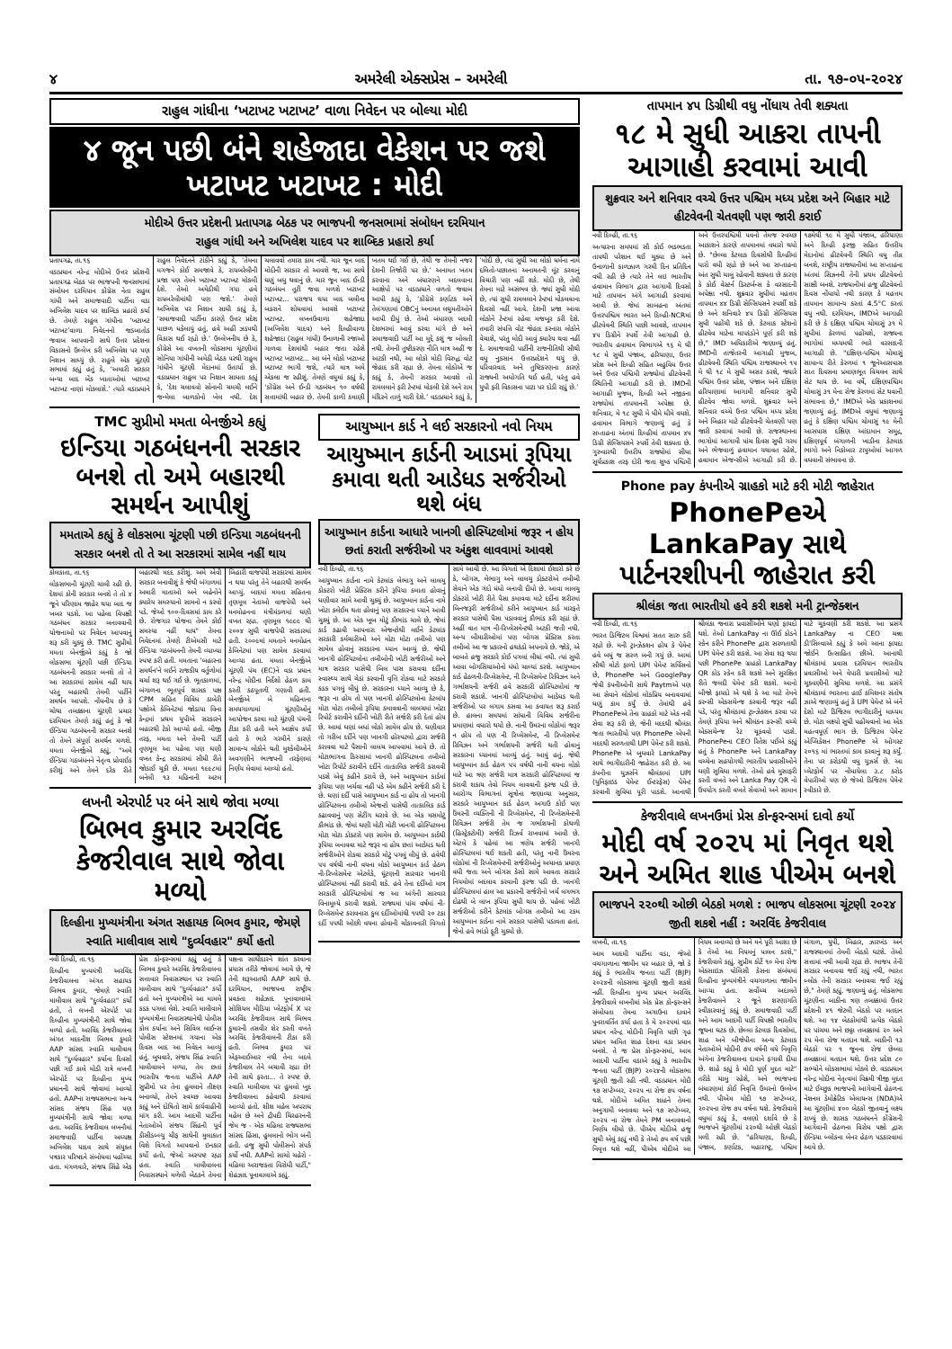૪ અમરેલી એક્સપ્રેસ – અમરેલી તા. ૧૭-૦૫-૨૦૨૪
રાહુલ ગાંધીના ‘ખટાખટ ખટાખટ’ વાળા નિવેદન પર બોલ્યા મોદી
૪ જૂન પછી બંને શહેજાદા વેકેશન પર જશે ખટાખટ ખટાખટ : મોદી
મોદીએ ઉત્તર પ્રદેશની પ્રતાપગઢ બેઠક પર ભાજપની જનસભામાં સંબોધન દરમિયાન
રાહુલ ગાંધી અને અખિલેશ યાદવ પર શાબ્દિક પ્રહારો કર્યા
પ્રતાપગઢ, તા.૧૬
વડાપ્રધાન નરેન્દ્ર મોદીએ ઉત્તર પ્રદેશની પ્રતાપગઢ બેઠક પર ભાજપની જનસભામાં સંબોધન દરમિયાન કોંગ્રેસ નેતા રાહુલ ગાંધી અને સમાજવાદી પાર્ટીના વડા અખિલેશ યાદવ પર શાબ્દિક પ્રહારો કર્યા છે. તેમણે રાહુલ ગાંધીના ‘ખટાખટ ખટાખટ’વાળા નિવેદનનો જડબાતોડ જવાબ આપવાની સાથે ઉત્તર પ્રદેશના વિકાસનો ઉલ્લેખ કરી અખિલેશ પર પણ નિશાન સાધ્યું છે. રાહુલે એક ચૂંટણી સભામાં કહ્યું હતું કે, ‘અમારી સરકાર બન્યા બાદ બેંક ખાતાઓમાં ખટાખટ ખટાખટ નાણાં મોકલાશે.’ ત્યારે વડાપ્રધાને રાહુલ નિવેદનને ટાંકીને કહ્યું કે, ‘તેમના મગજને કોઈ સમજાવે કે, રાયબરેલીની પ્રજા પણ તેમને ખટાખટ ખટાખટ મોકલી દેશે. તેઓ અમેઠીથી ગયા હવે રાયબરેલીમાંથી પણ જશે.’ તેમણે અખિલેશ પર નિશાન સાધી કહ્યું કે, ‘સમાજવાદી પાર્ટીના કારણે ઉત્તર પ્રદેશ પાછળ ધકેલાયું હતું, હવે અહીં ઝડપથી વિકાસ થઈ રહ્યો છે.’ ઉલ્લેખનીય છે કે, કોંગ્રેસે આ વખતની લોકસભા ચૂંટણીમાં સોનિયા ગાંધીની અમેઠી બેઠક પરથી રાહુલ ગાંધીને ચૂંટણી મેદાનમાં ઉતાર્યા છે. વડાપ્રધાન રાહુલ પર નિશાન સાધતા કહ્યું કે, ‘દેશ ચલાવવો સોનાની ચમચી લઈને જન્મેલા બાળકોનો ખેલ નથી. દેશ ચલાવવો તમારા કામ નથી. ચાર જૂન બાદ મોદીની સરકાર તો આવશે જ, આ સાથે ઘણું બધુ થવાનું છે. ચાર જૂન બાદ ઈન્ડી ગઠબંધન તૂટી જવા મળશે ખટાખટ ખટાખટ... પરાજય થયા બાદ બલીના બકરાને શોધવામાં આવશે ખટાખટ ખટાખટ. લખનઉવાળા શહેજાદા (અખિલેશ યાદવ) અને દિલ્હીવાળા શહેજાદા (રાહુલ ગાંધી) ઉનાળાની રજાઓ ગાળવા દેશમાંથી બહાર જતા રહેશે ખટાખટ ખટાખટ... આ બંને લોકો ખટાખટ ખટાખટ ભાગી જશે, ત્યારે માત્ર અમે એકલા જ રહીશું. તેમણે વધુમાં કહ્યું કે, ‘કોંગ્રેસ અને ઈન્ડી ગઠબંધન ૧૦ વર્ષથી સત્તામાંથી બહાર છે. તેમની કાળી કમાણી ખતમ થઈ ગઈ છે, તેથી જ તેમની નજર દેશની તિજોરી પર છે.’ અનામત ખતમ કરવાના અને બંધારણને બદલવાના આક્ષેપો પર વડાપ્રધાને વળતો જવાબ આપી કહ્યું કે, ‘કોંગ્રેસે કર્ણાટક અને તેલંગણામાં OBCનું અનામત લઘુમતીઓને આપી દીધું છે. તેઓ બંધારણ બદલી દેશભરમાં આવું કરવા માંગે છે અને સમાજવાદી પાર્ટી આ મુદ્દે કશું જ બોલતી નથી. તેમની તુષ્ટીકરણ નીતિ માત્ર અહીં જ અટકી નથી, આ લોકો મોદી વિરુદ્ધ વોટ જેહાદ કરી રહ્યા છે. તેમના લોકોએ જ કહ્યું કે, તેમની સરકાર આવશે તો રામલલાને ફરી ટેન્ટમાં મોકલી દેશે અને રામ મંદિરને તાળું મારી દેશે.’ વડાપ્રધાને કહ્યું કે, ‘મોદી છે, ત્યાં સુધી આ લોકો ધર્મના નામે દલિતો-પછાતના અનામતની લૂંટ કરવાનું વિચારી પણ નહીં શકે. મોદી છે, તેથી તેમના માટે અસંભવ છે. જ્યાં સુધી મોદી છે, ત્યાં સુધી રામલલાને ટેન્ટમાં મોકલવાના દિવસો નહીં આવે. દેશની પ્રજા આવા લોકોને ટેન્ટમાં રહેવા મજબૂર કરી દેશે. તમારી સંપત્તિ વોટ જેહાદ કરનારા લોકોને વેચાશે, પરંતુ મોદી આવું ક્યારેય થવા નહીં દે. સમાજવાદી પાર્ટીની રાજનીતિથી સૌથી વધુ નુકસાન ઉત્તરપ્રદેશને થયું છે. પરિવારવાદ અને તુષ્ટિકરણના કારણે રાજ્યની અધોગતિ થઈ હતી, પરંતુ હવે યુપી ફરી વિકાસના પાટા પર દોડી રહ્યું છે.’
TMC સુપ્રીમો મમતા બેનર્જીએ કહ્યું
ઇન્ડિયા ગઠબંધનની સરકાર બનશે તો અમે બહારથી સમર્થન આપીશું
મમતાએ કહ્યું કે લોકસભા ચૂંટણી પછી ઇન્ડિયા ગઠબંધનની સરકાર બનશે તો તે આ સરકારમાં સામેલ નહીં થાય
કોલકાતા, તા.૧૬
લોકસભાની ચૂંટણી ચાલી રહી છે. દેશમાં કોની સરકાર બનશે તે તો ૪ જૂને પરિણામ જાહેર થયા બાદ જ ખબર પડશે. આ પહેલા વિપક્ષી ગઠબંધન સરકાર બનાવવાની યોજનાઓ પર નિવેદન આપવાનું શરૂ કરી ચુક્યું છે. TMC સુપ્રીમો મમતા બેનર્જીએ કહ્યું કે જો લોકસભા ચૂંટણી પછી ઈન્ડિયા ગઠબંધનની સરકાર બનશે તો તે આ સરકારમાં સામેલ નહીં થાય પરંતુ બહારથી તેમની પાર્ટીને સમર્થન આપશે. નોંધનીય છે કે ચોથા તબક્કાના ચૂંટણી પ્રચાર દરમિયાન તેમણે કહ્યું હતું કે જો ઈન્ડિયા ગઠબંધનની સરકાર બનશે તો તેમને સંપૂર્ણ સમર્થન મળશે. મમતા બેનર્જીએ કહ્યું, "અમે ઈન્ડિયા ગઠબંધનને નેતૃત્વ પ્રોવાઈડ કરીશું અને તેમને દરેક રીતે બહારથી મદદ કરીશું. અમે એવી સરકાર બનાવીશું કે જેથી બંગાળમાં અમારી માતાઓ અને બહેનોને ક્યારેય સમસ્યાનો સામનો ન કરવો પડે. જેઓ ૧૦૦-દિવસમાં કામ કરે છે. રોજગાર યોજના તેમને કોઈ સમસ્યા નહીં થાય" તેમના નિવેદનમાં તેમણે ટીએમસી માટે ઈન્ડિયા ગઠબંધનની તેમની વ્યાખ્યા સ્પષ્ટ કરી હતી. મમતાના 'બહારના સમર્થન'ને લઈને રાજકીય વર્તુળોમાં ચર્ચા શરૂ થઈ ગઈ છે. ભૂતકાળમાં, બંગાળના ભૂતપૂર્વ શાસક પક્ષ CPM સહિત વિવિધ ડાબેરી પક્ષોએ કેબિનેટમાં જોડાયા વિના કેન્દ્રમાં પ્રથમ યુપીએ સરકારને બહારથી ટેકો આપ્યો હતો. બીજી તરફ, મમતા અને તેમની પાર્ટી તૃણમૂલ આ પહેલા પણ ઘણી વખત કેન્દ્ર સરકારમાં સીધી રીતે જોડાઈ ચૂકી છે. મમતા ૧૯૯૮માં બનેલી ૧૩ મહિનાની અટલ બિહારી વાજપેયી સરકારમાં સામેલ ન થયા પરંતુ તેને બહારથી સમર્થન આપ્યું. બાદમાં મમતા સહિતના તૃણમૂલ નેતાઓ વાજપેયી અને મનમોહનના મંત્રીમંડળમાં ઘણી વખત રહ્યા. તૃણમૂલ ૧૯૯૯ થી ૨૦૦૪ સુધી વાજપેયી સરકારમાં હતી. ૨૦૦૯માં મમતાને મનમોહન કેબિનેટમાં પણ સામેલ કરવામાં આવ્યા હતા. મમતા બેનર્જીએ ચૂંટણી પંચ (EC)ને વડા પ્રધાન નરેન્દ્ર મોદીના નિર્દેશો હેઠળ કામ કરતી કઠપૂતળી ગણાવી હતી. બેનર્જીએ બે મહિનાના સમયગાળામાં ચૂંટણીઓનું આયોજન કરવા માટે ચૂંટણી પંચની ટીકા કરી હતી અને આક્ષેપ કર્યો હતો કે ભારે ગરમીને કારણે સામાન્ય લોકોને થતી મુશ્કેલીઓને અવગણીને ભાજપની તરફેણમાં નિર્ણય લેવામાં આવ્યો હતો.
લખનૌ એરપોર્ટ પર બંને સાથે જોવા મળ્યા
બિભવ કુમાર અરવિંદ કેજરીવાલ સાથે જોવા મળ્યો
દિલ્હીના મુખ્યમંત્રીના અંગત સહાયક બિભવ કુમાર, જેમણે સ્વાતિ માલીવાલ સાથે "દુર્વ્યવહાર" કર્યો હતો
નવી દિલ્હી, તા.૧૬
દિલ્હીના મુખ્યમંત્રી અરવિંદ કેજરીવાલના અંગત સહાયક બિભવ કુમાર, જેમણે સ્વાતિ માલીવાલ સાથે "દુર્વ્યવહાર" કર્યો હતો, તે લખનૌ એરપોર્ટ પર દિલ્હીના મુખ્યમંત્રીની સાથે જોવા મળ્યો હતો. અરવિંદ કેજરીવાલના અંગત મદદનીશ બિભવ કુમારે AAP સાંસદ સ્વાતિ માલીવાલ સાથે "દુર્વ્યવહાર" કર્યાના દિવસો પછી ગઈ કાલે મોડી રાત્રે લખનૌ એરપોર્ટ પર દિલ્હીના મુખ્ય પ્રધાનની સાથે જોવામાં આવ્યો હતો. AAPના રાજ્યસભાના અન્ય સાંસદ સંજય સિંહ પણ મુખ્યમંત્રીની સાથે જોવા મળ્યા હતા. અરવિંદ કેજરીવાલ લખનૌમાં સમાજવાદી પાર્ટીના અધ્યક્ષ અખિલેશ યાદવ સાથે સંયુક્ત પત્રકાર પરિષદને સંબોધવા પહોંચ્યા હતા. મંગળવારે, સંજય સિંહે એક પ્રેસ કોન્ફરન્સમાં કહ્યું હતું કે બિભવ કુમારે અરવિંદ કેજરીવાલના સત્તાવાર નિવાસસ્થાન પર સ્વાતિ માલીવાલ સાથે "દુર્વ્યવહાર" કર્યો હતો અને મુખ્યમંત્રીએ આ મામલે કડક પગલાં લેશે. સ્વાતિ માલીવાલે મુખ્યમંત્રીના નિવાસસ્થાનેથી પોલીસ કોલ કર્યાના અને સિવિલ લાઈન્સ પોલીસ સ્ટેશનમાં ગયાના એક દિવસ બાદ આ નિવેદન આવ્યું હતું. બુધવારે, સંજય સિંહ સ્વાતિ માલીવાલને મળ્યા, તેમ છતાં ભારતીય જનતા પાર્ટીએ AAP સુપ્રીમો પર તેના હુમલાને તીક્ષ્ણ બનાવ્યો, તેમને સ્વચ્છ આવવા કહ્યું અને દોષિતો સામે કાર્યવાહીની માંગ કરી. આમ આદમી પાર્ટીના નેતાઓએ સંજય સિંહની પૂર્વ ડીસીડબ્લ્યુ ચીફ સાથેની મુલાકાત વિશે વિગતો આપવાનો ઇનકાર કર્યો હતો, જેઓ અસ્પષ્ટ રહ્યા હતા. સ્વાતિ માલીવાલના નિવાસસ્થાને મળેલી બેઠકને તેમના પક્ષના સાથીદારને શાંત કરવાના પ્રયાસ તરીકે જોવામાં આવે છે, જે તેની શરૂઆતથી AAP સાથે છે. દરમિયાન, ભાજપના રાષ્ટ્રીય પ્રવક્તા શહેઝાદ પૂનાવાલાએ સોશિયલ મીડિયા પ્લેટફોર્મ X પર અરવિંદ કેજરીવાલ સાથે બિભવ કુમારની તસવીર શેર કરતી વખતે અરવિંદ કેજરીવાલની ટીકા કરી હતી. બિભવ કુમાર પર એફઆઈઆર નથી તેના બદલે કેજરીવાલ તેને બચાવી રહ્યા છે! તેની સાથે ફરતા... તે સ્પષ્ટ છે. સ્વાતિ માલીવાલ પર હુમલો ખુદ કેજરીવાલના કહેવાથી કરવામાં આવ્યો હતો. શીશ મહેલ અપરાધ મહેલ છે અને દ્રૌપદી ચિરહરનની જેમ જ - એક મહિલા રાજ્યસભા સાંસદ હિંસા, હુમલાનો ભોગ બની હતી. હજુ સુધી પોલીસનો સંપર્ક કર્યો નથી. AAPનો સાચો ચહેરો - મહિલા અરાજકતા વિરોધી પાર્ટી," શેહઝાદ પૂનાવાલાએ કહ્યું.
આયુષ્માન કાર્ડ ને લઈ સરકારનો નવો નિયમ
આયુષ્માન કાર્ડની આડમાં રૂપિયા કમાવા થતી આડેધડ સર્જરીઓ થશે બંધ
આયુષ્માન કાર્ડના આધારે ખાનગી હોસ્પિટલોમાં જરૂર ન હોય છતાં કરાતી સર્જરીઓ પર અંકુશ લાવવામાં આવશે
નવી દિલ્હી, તા.૧૬
આયુષ્માન કાર્ડના નામે કેટલાંક લેભાગુ અને લાલચુ ડોક્ટરો ખોટી પ્રેક્ટિસ કરીને રૂપિયા કમાતા હોવાનું ઘણીવાર સામે આવી ચુક્યું છે. આયુષ્માન કાર્ડના નામે ખોટા ક્લેઈમ થતા હોવાનું પણ સરકારના ધ્યાને આવી ચુક્યું છે. આ એક ખૂબ મોટું કૌભાંડ ચાલે છે, જેમાં કાર્ડ કઢાવી આપનારા એજન્ટોથી લઈને કેટલાંક સરકારી કર્મચારીઓ અને મોટા મોટા તબીબો પણ સામેલ હોવાનું સરકારના ધ્યાન આવ્યું છે. જેથી ખાનગી હોસ્પિટલોના તબીબોની ખોટી સર્જરીઓ અને માત્ર સરકાર પાસેથી બિલ પાસ કરાવવા દર્દીના સ્વાસ્થ્ય સાથે ચેડાં કરવાની વૃત્તિ રોકવા માટે સરકારે કડક પગલું લીધું છે. સરકારના ધ્યાને આવ્યુ છે કે, જરૂર ના હોય તો પણ ખાનગી હોસ્પિટલોના કેટલાંય મોટા મોટા તબીબો રૂપિયા કમાવવાની લાલચમાં ખોટા રિપોર્ટ કરાવીને દર્દીની ખોટી રીતે સર્જરી કરી દેતાં હોય છે. આમાં ઘણાં બધાં લોકો સામેલ હોય છે. ઘણીવાર તો ગરીબ દર્દીને પણ ખાનગી હોસ્પટલો દ્વારા સર્જરી કરાવવા માટે પૈસાની લાલચ આપવામાં આવે છે. તો મોટાભાગના કિસ્સામાં ખાનગી હોસ્પિટલના તબીબો ખોટા રિપોર્ટ કરાવીને દર્દીને તાત્કાલિક સર્જરી કરાવવી પડશે એવું કહીને ડરાવે છે, અને આયુષ્માન કાર્ડમાં રૂપિયા પણ ખર્ચવા નહીં પડે એમ કહીને સર્જરી કરી દે છે. ઘણાં દર્દી પાસે આયુષ્માન કાર્ડ ના હોય તો ખાનગી હોસ્પિટલના તબીબો એજન્ટો પાસેથી તાત્કાલિક કાર્ડ કઢાવવાનું પણ સેટીંગ ધરાવે છે. આ એક મસમોટું કૌભાંડ છે. જેમાં ઘણી મોટી મોટી ખાનગી હોસ્પિટલના મોટા મોટા ડોક્ટરો પણ સામેલ છે. આયુષ્માન કાર્ડથી રૂપિયા બનાવવા માટે જરૂર ના હોય છતાં આડેધડ થતી સર્જરીઓને રોકવા સરકારે મોટું પગલું લીધું છે. હવેથી ૫૫ વર્ષથી નાની વયના લોકો આયુષ્માન કાર્ડ હેઠળ ની-રિપ્લેસમેન્ટ એટલેકે, ઘૂંટણની સારવાર ખાનગી હોસ્પિટલમાં નહીં કરાવી શકે. હવે તેના દર્દીઓ માત્ર સરકારી હોસ્પિટલોમાં જ આ અંગેની સારવાર વિનામૂલ્યે કરાવી શકશે. રાજ્યમાં પાંચ વર્ષમાં ની-રિપ્લેસમેન્ટ કરાવનારા કુલ દર્દીઓમાંથી ૧૫થી ૨૦ ટકા દર્દી ૫૫થી ઓછી વયના હોવાની ચોંકાવનારી વિગતો સામે આવી છે. આ વિગતો એ દિશામાં ઈશારો કરે છે કે, બોગસ, લેભાગુ અને લાલચુ ડોક્ટરોએ તબીબી સેવાને એક ગંદો ધંધો બનાવી દીધો છે. આવા લાલચુ ડોક્ટરો ખોટી રીતે પૈસા કમાવવા માટે દર્દીના શરીરમાં બિનજરૂરી સર્જરીઓ કરીને આયુષ્માન કાર્ડ મારફતે સરકાર પાસેથી પૈસા પડાવવાનું કૌભાંડ કરી રહ્યાં છે. અહીં વાત માત્ર ની-રિપ્લેસમેન્ટથી અટકી જતી નથી. અન્ય બીમારીઓમાં પણ બોગસ પ્રેક્ટિસ કરતા તબીબો આ જ પ્રકારનો હથકંડો અપનાવે છે. જોકે, એ બાબતે હજુ સરકારે કોઈ પગલાં લીધાં નથી. ત્યાં સુધી આવા બોગસિયાઓનો ધંધો ચાલ્યાં કરશે. આયુષ્માન કાર્ડ હેઠળની-રિપ્લેસમેન્ટ, ની રિપ્લેસમેન્ટ રિવિઝન અને ગર્ભાશયની સર્જરી હવે સરકારી હોસ્પિટલોમાં જ કરાવી શકાશે. ખાનગી હોસ્પિટલોમાં આડેધડ થતી સર્જરીઓ પર લગામ કસવા આ કવાયત શરૂ કરાઈ છે. હાલના સમયમાં સાંધાની વિવિધ સર્જરીના પ્રમાણમાં વધારો થયો છે. નાની ઉંમરના લોકોમાં જરૂર ન હોય તો પણ ની રિપ્લેસમેન્ટ, ની રિપ્લેસમેન્ટ રિવિઝન અને ગર્ભાશયની સર્જરી થતી હોવાનું સરકારના ધ્યાનમાં આવ્યું હતું. આવું હતું. જેથી આયુષ્માન કાર્ડ હેઠળ ૫૫ વર્ષથી નાની વયના લોકો માટે આ ત્રણ સર્જરી માત્ર સરકારી હોસ્પિટલમાં જ કરાવી શકાય તેવો નિયમ લાવવાની ફરજ પડી છે. આરોગ્ય વિભાગનાં સૂત્રોના જણાવ્યા અનુસાર, સરકારે આયુષ્માન કાર્ડ હેઠળ અગાઉ કોઈ પણ ઉંમરની વ્યક્તિની ની રિપ્લેસમેન્ટ, ની રિપ્લેસમેન્ટની રિવિઝન સર્જરી તેમ જ ગર્ભાશયની કોથળી (હિસ્ટ્રેક્ટોમી) સર્જરી રિઝર્વ રાખવામાં આવી છે. એટલે કે પહેલાં આ ત્રણેય સર્જરી ખાનગી હોસ્પિટલમાં થઈ શકતી હતી, પરંતુ નાની ઉંમરના લોકોમાં ની રિપ્લેસમેન્ટની સર્જરીઓનું અચાનક પ્રમાણ વધી જતા અને બોગસ કેસો સામે આવતા સરકારે નિયમોમાં બદલાવ કરવાની ફરજ પડી છે. ખાનગી હોસ્પિટલમાં હાલ આ પ્રકારની સર્જરીનો ખર્ચ લગભગ દોઢથી બે લાખ રૂપિયા સુધી થાય છે. પહેલાં ખોટી સર્જરીઓ કરીને કેટલાંક બોગસ તબીબો આ રકમ આયુષ્માન કાર્ડના નામે સરકાર પાસેથી પડાવતા હતાં. જેનો હવે ભાંડો ફૂટી ચુક્યો છે.
તાપમાન ૪૫ ડિગ્રીથી વધુ નોંધાય તેવી શક્યતા
૧૮ મે સુધી આકરા તાપની આગાહી કરવામાં આવી
શુક્રવાર અને શનિવાર વચ્ચે ઉત્તર પશ્ચિમ મધ્ય પ્રદેશ અને બિહાર માટે હીટવેવની ચેતવણી પણ જારી કરાઈ
નવી દિલ્હી, તા.૧૬
અત્યારના સમયમાં સૌ કોઈ ભડભડતા તાપથી પરેશાન થઈ ચુક્યા છે અને ઉનાળાની કાળઝાળ ગરમી દિન પ્રતિદિન વધી રહી છે ત્યારે તેને લઇ ભારતીય હવામાન વિભાગ દ્વારા આગામી દિવસો માટે તાપમાન અંગે આગાહી કરવામાં આવી છે. જેમાં સાબહના અંતમાં ઉત્તરપશ્ચિમ ભારત અને દિલ્હી-NCRમાં હીટવેવની સ્થિતિ પાછી આવશે, તાપમાન ૪૫ ડિગ્રીને સ્પર્શે તેવી આગાહી છે. ભારતીય હવામાન વિભાગએ ૧૬ મે થી ૧૮ મે સુધી પંજાબ, હરિયાણા, ઉત્તર પ્રદેશ અને દિલ્હી સહિત બહુવિધ ઉત્તર અને ઉત્તર પશ્ચિમી રાજ્યોમાં હીટવેવની સ્થિતિની આગાહી કરી છે. IMDની આગાહી મુજબ, દિલ્હી અને નજીકના રાજ્યોમાં તાપમાનની અપેક્ષા છે. શનિવાર, મે ૧૮ સુધી મે ધીમે ધીમે વધશે. હવામાન વિભાગે જણાવ્યું હતું કે સપ્તાહના અંતમાં દિલ્હીમાં તાપમાન ૪૫ ડિગ્રી સેલ્સિયસને સ્પર્શે તેવી શક્યતા છે. ગુરુવારથી ઉત્તરીય રાજ્યોમાં સીધા સૂર્યપ્રકાશ તરફ દોરી જતા શુષ્ક પશ્ચિમી અને ઉત્તરપશ્ચિમી પવનો તેમજ સ્વચ્છ આકાશને કારણે તાપમાનમાં વધારો થયો છે. "છેલ્લા કેટલાક દિવસોથી દિલ્હીમાં પારો વધી રહ્યો છે અને આ સપ્તાહના અંત સુધી ચાલુ રહેવાની શક્યતા છે કારણ કે કોઈ વેસ્ટર્ન ડિસ્ટર્બન્સ કે વરસાદની અપેક્ષા નથી. શુક્રવાર સુધીમાં મહત્તમ તાપમાન ૪૪ ડિગ્રી સેલ્સિયસને સ્પર્શી શકે છે અને શનિવારે ૪૫ ડિગ્રી સેલ્સિયસ સુધી પહોંચી શકે છે. કેટલાક સ્ટેશનો હીટવેવ માટેના માપદંડોને પૂર્ણ કરી શકે છે," IMD અધિકારીએ જણાવ્યું હતું. IMDની તાજેતરની આગાહી મુજબ, હીટવેવની સ્થિતિ પશ્ચિમ રાજસ્થાનને ૧૫ મે થી ૧૮ મે સુધી અસર કરશે, જ્યારે પશ્ચિમ ઉત્તર પ્રદેશ, પંજાબ અને દક્ષિણ હરિયાણામાં આગામી શનિવાર સુધી હીટવેવ જોવા મળશે. શુક્રવાર અને શનિવાર વચ્ચે ઉત્તર પશ્ચિમ મધ્ય પ્રદેશ અને બિહાર માટે હીટવેવની ચેતવણી પણ જારી કરવામાં આવી છે. રાજસ્થાનના ભાગોમાં આગામી પાંચ દિવસ સુધી ગરમ અને ભેજવાળું હવામાન યથાવત રહેશે, હવામાન એજન્સીએ આગાહી કરી છે. ૧૭મેથી ૧૯ મે સુધી પંજાબ, હરિયાણા અને દિલ્હી ફરજી સહિત ઉત્તરીય મેદાનોમાં હીટવેવની સ્થિતિ વધુ તીવ્ર બનશે, રાષ્ટ્રીય રાજધાનીમાં આ સપ્તાહના અંતમાં સિઝનની તેની પ્રથમ હીટવેવનો સાક્ષી બનશે. રાજધાનીમાં હજુ હીટવેવનો દિવસ નોંધાયો નથી કારણ કે મહત્તમ તાપમાન સામાન્ય કરતાં 4.5°C કરતાં વધુ નથી. દરમિયાન, IMDએ આગાહી કરી છે કે દક્ષિણ પશ્ચિમ ચોમાસું ૩૧ મે સુધીમાં કેરળમાં પહોંચશે, રાજ્યના ભાગોમાં મધ્યમથી ભારે વરસાદની આગાહી છે. "દક્ષિણ-પશ્ચિમ ચોમાસું સામાન્ય રીતે કેરળમાં ૧ જૂનેઆસપાસ સાત દિવસના પ્રમાણભૂત વિચલન સાથે સેટ થાય છે. આ વર્ષે, દક્ષિણપશ્ચિમ ચોમાસું ૩૧ મેના રોજ કેરળમાં સેટ થવાની સંભાવના છે," IMDએ એક પ્રકાશનમાં જણાવ્યું હતું. IMDએ વધુમાં જણાવ્યું હતું કે દક્ષિણ પશ્ચિમ ચોમાસું ૧૯ મેની આસપાસ દક્ષિણ આંદામાન સમુદ્ર, દક્ષિણપૂર્વ બંગાળની ખાડીના કેટલાક ભાગો અને નિકોબાર ટાપુઓમાં આગળ વધવાની સંભાવના છે.
Phone pay કંપનીએ ગ્રાહકો માટે કરી મોટી જાહેરાત
PhonePeએ LankaPay સાથે પાર્ટનરશીપની જાહેરાત કરી
શ્રીલંકા જતા ભારતીયો હવે કરી શકશે મની ટ્રાન્જેક્શન
નવી દિલ્હી, તા.૧૬
ભારત ડિજિટલ વિશ્વમાં સતત સારુ કરી રહ્યો છે. મની ટ્રાન્ઝેક્શન હોય કે પેમેન્ટ હવે બધું જ સરળ બની ગયું છે. આમાં સૌથી મોટો ફાળો UPI પેમેન્ટ સર્વિસનો છે, PhonePe અને GooglePay જેવી કંપનીઓની સાથે Paytmએ પણ આ સેવાને લોકોમાં લોકપ્રિય બનાવવામાં ઘણું કામ કર્યું છે. તેમાંથી હવે PhonePeએ તેના ગ્રાહકો માટે એક નવી સેવા શરૂ કરી છે, જેની મદદથી શ્રીલંકા જતા ભારતીયો પણ PhonePe એપની મદદથી સરળતાથી UPI પેમેન્ટ કરી શકશે. PhonePe એ બુધવારે LankaPay સાથે ભાગીદારીની જાહેરાત કરી છે. આ કંપનીના યુઝર્સને શ્રીલંકામાં UPI (યુનિફાઇડ પેમેન્ટ ઈન્ટરફેસ) પેમેન્ટ કરવાની સુવિધા પૂરી પાડશે. આનાથી શ્રીલંકા જનારા પ્રવાસીઓને ઘણો ફાયદો થશે. તેઓ LankaPay ના ઊંઈ કોડને સ્કેન કરીને PhonePe દ્વારા સરળતાથી UPI પેમેન્ટ કરી શકશે. આ સેવા શરૂ થયા પછી PhonePe ગ્રાહકો LankaPay QR કોડ સ્કેન કરી શકશે અને સુરક્ષિત રીતે જલદી પેમેન્ટ કરી શકશે. આનો બીજો ફાયદો એ થશે કે આ માટે તેમને કરન્સી એક્સચેન્જ કરવાની જરૂર નહીં પડે, પરંતુ શ્રીલંકામાં ટ્રાન્ઝેક્શન કરવા પર તેમણે રૂપિયા અને શ્રીલંકન કરન્સી વચ્ચે એક્સચેન્જ રેટ ચૂકવવો પડશે. PhonePeના CEO રિતેશ પઈએ કહ્યું હતું કે PhonePe અને LankaPay વચ્ચેના સહયોગથી ભારતીય પ્રવાસીઓને ઘણી સુવિધા મળશે. તેઓ હવે મુસાફરી કરતી વખતે અને Lanka Pay QR નો ઉપયોગ કરતી વખતે સેવાઓ અને સામાન માટે ચૂકવણી કરી શકશે. આ પ્રસંગે LankaPay ના CEO ચન્ના ડી'સિલ્વાએ કહ્યું કે અમે આના ફાયદા જોઈને ઉત્સાહિત છીએ. આનાથી શ્રીલંકામાં પ્રવાસ દરમિયાન ભારતીય પ્રવાસીઓ અને વેપારી પ્રવાસીઓ માટે ચૂકવણીની સુવિધા મળશે. આ પ્રસંગે શ્રીલંકામાં ભારતના હાઈ કમિશનર સંતોષ ઝાએ જણાવ્યું હતું કે UPI પેમેન્ટ એ બંને દેશો માટે ડિજિટલ ભાગીદારીનું માધ્યમ છે. મોટા લક્ષ્યો સુધી પહોંચવાનો આ એક મહત્વપૂર્ણ ભાગ છે. ડિજિટલ પેમેન્ટ એપ્લિકેશન PhonePe એ ઓગસ્ટ ૨૦૧૬ માં ભારતમાં કામ કરવાનું શરૂ કર્યું. તેના પર કરોડથી વધુ યુઝર્સ છે. આ પ્લેટફોર્મ પર નોંધાયેલા ૩.૮ કરોડ વેપારીઓ પણ છે જેઓ ડિજિટલ પેમેન્ટ સ્વીકારે છે.
કેજરીવાલે લખનઉમાં પ્રેસ કોન્ફરન્સમાં દાવો કર્યો
મોદી વર્ષ ૨૦૨૫ માં નિવૃત થશે અને અમિત શાહ પીએમ બનશે
ભાજપને ૨૨૦થી ઓછી બેઠકો મળશે : ભાજપ લોકસભા ચૂંટણી ૨૦૨૪ જીતી શકશે નહીં : અરવિંદ કેજરીવાલ
લખનૌ, તા.૧૬
આમ આદમી પાર્ટીના વડા, જેઓ વચગાળાના જામીન પર બહાર છે, જો કે કહ્યું કે ભારતીય જનતા પાર્ટી (BJP) ૨૦૨૪ની લોકસભા ચૂંટણી જીતી શકશે નહીં. દિલ્હીના મુખ્ય પ્રધાન અરવિંદ કેજરીવાલે લખનૌમાં એક પ્રેસ કોન્ફરન્સને સંબોધતા તેમના અગાઉના દાવાને પુનરાવર્તિત કર્યા હતા કે મે ૨૦૨૫માં વડા પ્રધાન નરેન્દ્ર મોદીની નિવૃત્તિ પછી ગૃહ પ્રધાન અમિત શાહ દેશના વડા પ્રધાન બનશે. તે જ પ્રેસ કોન્ફરન્સમાં, આમ આદમી પાર્ટીના વડાએ કહ્યું કે ભારતીય જનતા પાર્ટી (BJP) ૨૦૨૪ની લોકસભા ચૂંટણી જીતી રહી નથી. વડાપ્રધાન મોદી ૧૭ સપ્ટેમ્બર, ૨૦૨૫ ના રોજ ૭૫ વર્ષના થશે. મોદીએ અમિત શાહને તેમના અનુગામી બનાવવા અને ૧૭ સપ્ટેમ્બર, ૨૦૨૫ ના રોજ તેમને PM બનાવવાનો નિર્ણય લીધો છે. પીએમ મોદીએ હજુ સુધી એવું કહ્યું નથી કે તેઓ ૭૫ વર્ષ પછી નિવૃત્ત થશે નહીં, પીએમ મોદીએ આ નિયમ બનાવ્યો છે અને મને પૂરી આશા છે કે તેઓ આ નિયમનું પાલન કરશે," કેજરીવાલે કહ્યું. સુપ્રીમ કોર્ટે ૧૦ મેના રોજ એક્સાઇઝ પોલિસી કેસના સંબંધમાં દિલ્હીના મુખ્યમંત્રીને વચગાળાના જામીન આપ્યા હતા. સર્વોચ્ચ અદાલતે કેજરીવાલને ૨ જૂને શરણાગતિ સ્વીકારવાનું કહ્યું છે. સમાજવાદી પાર્ટી અને આમ આદમી પાર્ટી વિપક્ષી ભારતીય જૂથના ઘટક છે. છેલ્લા કેટલાક દિવસોમાં, શાહ અને બીજેપીના અન્ય કેટલાક નેતાઓએ મોદીની ૭૫ વર્ષની વયે નિવૃત્તિ અંગેના કેજરીવાલના દાવાને ફગાવી દીધા છે. શાહે કહ્યું કે મોદી પૂર્ણ મુદત માટે" તરીકે ચાલુ રહેશે, અને ભાજપના બંધારણમાં કોઈ નિવૃત્તિ ઉંમરનો ઉલ્લેખ નથી. પીએમ મોદી ૧૭ સપ્ટેમ્બર, ૨૦૨૫ના રોજ ૭૫ વર્ષના થશે. કેજરીવાલે વધુમાં કહ્યું કે, વલણો દર્શાવે છે કે ભાજપને ચૂંટણીમાં ૨૨૦થી ઓછી બેઠકો મળી રહી છે. "હરિયાણા, દિલ્હી, પંજાબ, કર્ણાટક, મહારાષ્ટ્ર, પશ્ચિમ બંગાળ, યુપી, બિહાર, ઝારખંડ અને રાજસ્થાનમાં તેમની બેઠકો ઘટશે. તેઓ સત્તામાં નથી આવી રહ્યા છે. ભાજપ તેની સરકાર બનાવવા જઈ રહ્યું નથી, ભારત બ્લોક તેની સરકાર બનાવવા જઈ રહ્યું છે," તેમણે કહ્યું. જણાવ્યું હતું. લોકસભા ચૂંટણીના બાકીના ત્રણ તબક્કામાં ઉત્તર પ્રદેશની ૪૧ જેટલી બેઠકો પર મતદાન થશે. આ ૧૪ બેઠકોમાંથી પ્રત્યેક બેઠકો પર પાંચમા અને છઠ્ઠા તબક્કામાં ૨૦ અને ૨૫ મેના રોજ મતદાન થશે. બાકીની ૧૩ બેઠકો પર ૧ જૂનના રોજ છેલ્લા તબક્કામાં મતદાન થશે. ઉત્તર પ્રદેશ ૮૦ સભ્યોને લોકસભામાં મોકલે છે. વડાપ્રધાન નરેન્દ્ર મોદીના નેતૃત્વમાં વિક્રમી ત્રીજી મુદત માટે ઈચ્છુક ભાજપની આગેવાની હેઠળના નેશનલ ડેમોક્રેટિક એલાયન્સ (NDA)એ આ ચૂંટણીમાં ૪૦૦ બેઠકો જીતવાનું લક્ષ્ય રાખ્યું છે. શાસક ગઠબંધનને કોંગ્રેસની આગેવાની હેઠળના વિરોધ પક્ષો દ્વારા ઈન્ડિયા બ્લોકના બેનર હેઠળ પડકારવામાં આવે છે.